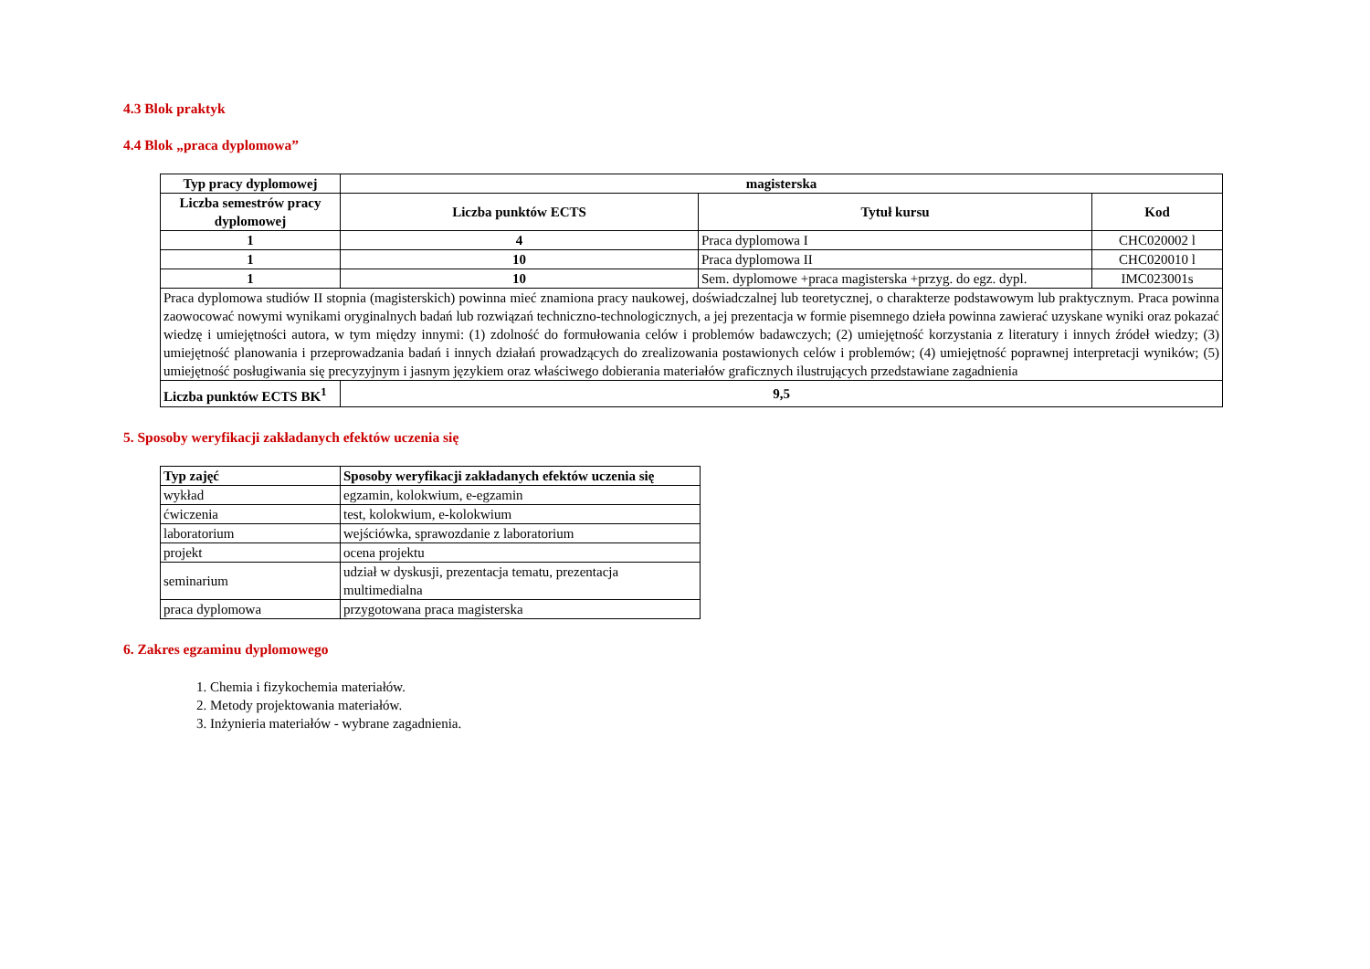4.3 Blok praktyk
4.4 Blok „praca dyplomowa”
| Typ pracy dyplomowej | magisterska | | |
| --- | --- | --- | --- |
| Liczba semestrów pracy dyplomowej | Liczba punktów ECTS | Tytuł kursu | Kod |
| 1 | 4 | Praca dyplomowa I | CHC020002 l |
| 1 | 10 | Praca dyplomowa II | CHC020010 l |
| 1 | 10 | Sem. dyplomowe +praca magisterska +przyg. do egz. dypl. | IMC023001s |
| Praca dyplomowa studiów II stopnia (magisterskich) powinna mieć znamiona pracy naukowej, doświadczalnej lub teoretycznej, o charakterze podstawowym lub praktycznym. Praca powinna zaowocować nowymi wynikami oryginalnych badań lub rozwiązań techniczno-technologicznych, a jej prezentacja w formie pisemnego dzieła powinna zawierać uzyskane wyniki oraz pokazać wiedzę i umiejętności autora, w tym między innymi: (1) zdolność do formułowania celów i problemów badawczych; (2) umiejętność korzystania z literatury i innych źródeł wiedzy; (3) umiejętność planowania i przeprowadzania badań i innych działań prowadzących do zrealizowania postawionych celów i problemów; (4) umiejętność poprawnej interpretacji wyników; (5) umiejętność posługiwania się precyzyjnym i jasnym językiem oraz właściwego dobierania materiałów graficznych ilustrujących przedstawiane zagadnienia | | | |
| Liczba punktów ECTS BK<sup>1</sup> | 9,5 | | |
5. Sposoby weryfikacji zakładanych efektów uczenia się
| Typ zajęć | Sposoby weryfikacji zakładanych efektów uczenia się |
| --- | --- |
| wykład | egzamin, kolokwium, e-egzamin |
| ćwiczenia | test, kolokwium, e-kolokwium |
| laboratorium | wejściówka, sprawozdanie z laboratorium |
| projekt | ocena projektu |
| seminarium | udział w dyskusji, prezentacja tematu, prezentacja multimedialna |
| praca dyplomowa | przygotowana praca magisterska |
6. Zakres egzaminu dyplomowego
1. Chemia i fizykochemia materiałów.
2. Metody projektowania materiałów.
3. Inżynieria materiałów - wybrane zagadnienia.